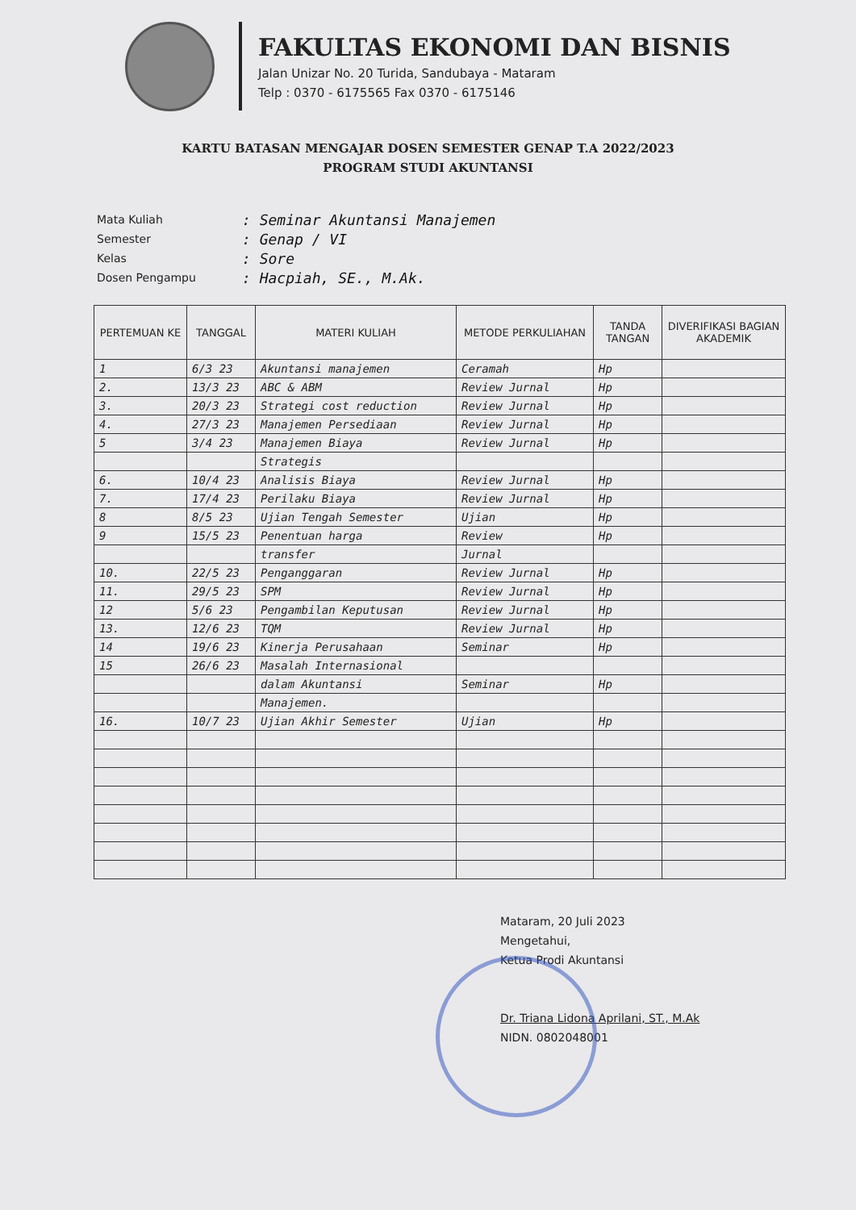FAKULTAS EKONOMI DAN BISNIS
Jalan Unizar No. 20 Turida, Sandubaya - Mataram
Telp : 0370 - 6175565 Fax 0370 - 6175146
KARTU BATASAN MENGAJAR DOSEN SEMESTER GENAP T.A 2022/2023
PROGRAM STUDI AKUNTANSI
Mata Kuliah: Seminar Akuntansi Manajemen
Semester: Genap / VI
Kelas: Sore
Dosen Pengampu: Hacpiah, SE., M.Ak.
| PERTEMUAN KE | TANGGAL | MATERI KULIAH | METODE PERKULIAHAN | TANDA TANGAN | DIVERIFIKASI BAGIAN AKADEMIK |
| --- | --- | --- | --- | --- | --- |
| 1 | 6/3 23 | Akuntansi manajemen | Ceramah | Hp | |
| 2. | 13/3 23 | ABC & ABM | Review Jurnal | Hp | |
| 3. | 20/3 23 | Strategi cost reduction | Review Jurnal | Hp | |
| 4. | 27/3 23 | Manajemen Persediaan | Review Jurnal | Hp | |
| 5 | 3/4 23 | Manajemen Biaya | Review Jurnal | Hp | |
| | | Strategis | | | |
| 6. | 10/4 23 | Analisis Biaya | Review Jurnal | Hp | |
| 7. | 17/4 23 | Perilaku Biaya | Review Jurnal | Hp | |
| 8 | 8/5 23 | Ujian Tengah Semester | Ujian | Hp | |
| 9 | 15/5 23 | Penentuan harga | Review | Hp | |
| | | transfer | Jurnal | | |
| 10. | 22/5 23 | Penganggaran | Review Jurnal | Hp | |
| 11. | 29/5 23 | SPM | Review Jurnal | Hp | |
| 12 | 5/6 23 | Pengambilan Keputusan | Review Jurnal | Hp | |
| 13. | 12/6 23 | TQM | Review Jurnal | Hp | |
| 14 | 19/6 23 | Kinerja Perusahaan | Seminar | Hp | |
| 15 | 26/6 23 | Masalah Internasional | | | |
| | | dalam Akuntansi | Seminar | Hp | |
| | | Manajemen. | | | |
| 16. | 10/7 23 | Ujian Akhir Semester | Ujian | Hp | |
Mataram, 20 Juli 2023
Mengetahui,
Ketua Prodi Akuntansi
Dr. Triana Lidona Aprilani, ST., M.Ak
NIDN. 0802048001